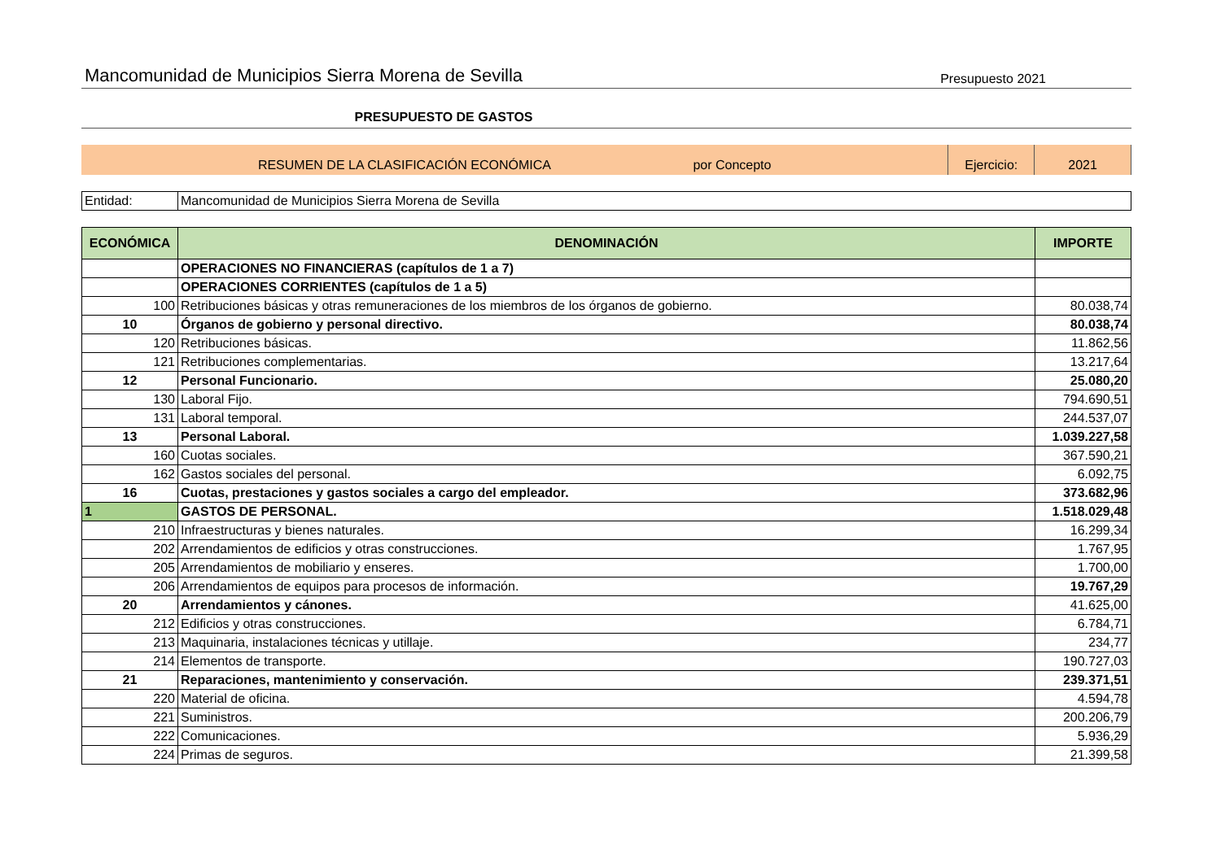Mancomunidad de Municipios Sierra Morena de Sevilla Presupuesto 2021
PRESUPUESTO DE GASTOS
RESUMEN DE LA CLASIFICACIÓN ECONÓMICA por Concepto
Ejercicio:
2021
| Entidad: | Mancomunidad de Municipios Sierra Morena de Sevilla |
| ECONÓMICA | DENOMINACIÓN | IMPORTE |
| --- | --- | --- |
| | OPERACIONES NO FINANCIERAS (capítulos de 1 a 7) | |
| | OPERACIONES CORRIENTES (capítulos de 1 a 5) | |
| 100 | Retribuciones básicas y otras remuneraciones de los miembros de los órganos de gobierno. | 80.038,74 |
| 10 | Órganos de gobierno y personal directivo. | 80.038,74 |
| 120 | Retribuciones básicas. | 11.862,56 |
| 121 | Retribuciones complementarias. | 13.217,64 |
| 12 | Personal Funcionario. | 25.080,20 |
| 130 | Laboral Fijo. | 794.690,51 |
| 131 | Laboral temporal. | 244.537,07 |
| 13 | Personal Laboral. | 1.039.227,58 |
| 160 | Cuotas sociales. | 367.590,21 |
| 162 | Gastos sociales del personal. | 6.092,75 |
| 16 | Cuotas, prestaciones y gastos sociales a cargo del empleador. | 373.682,96 |
| 1 | GASTOS DE PERSONAL. | 1.518.029,48 |
| 210 | Infraestructuras y bienes naturales. | 16.299,34 |
| 202 | Arrendamientos de edificios y otras construcciones. | 1.767,95 |
| 205 | Arrendamientos de mobiliario y enseres. | 1.700,00 |
| 206 | Arrendamientos de equipos para procesos de información. | 19.767,29 |
| 20 | Arrendamientos y cánones. | 41.625,00 |
| 212 | Edificios y otras construcciones. | 6.784,71 |
| 213 | Maquinaria, instalaciones técnicas y utillaje. | 234,77 |
| 214 | Elementos de transporte. | 190.727,03 |
| 21 | Reparaciones, mantenimiento y conservación. | 239.371,51 |
| 220 | Material de oficina. | 4.594,78 |
| 221 | Suministros. | 200.206,79 |
| 222 | Comunicaciones. | 5.936,29 |
| 224 | Primas de seguros. | 21.399,58 |